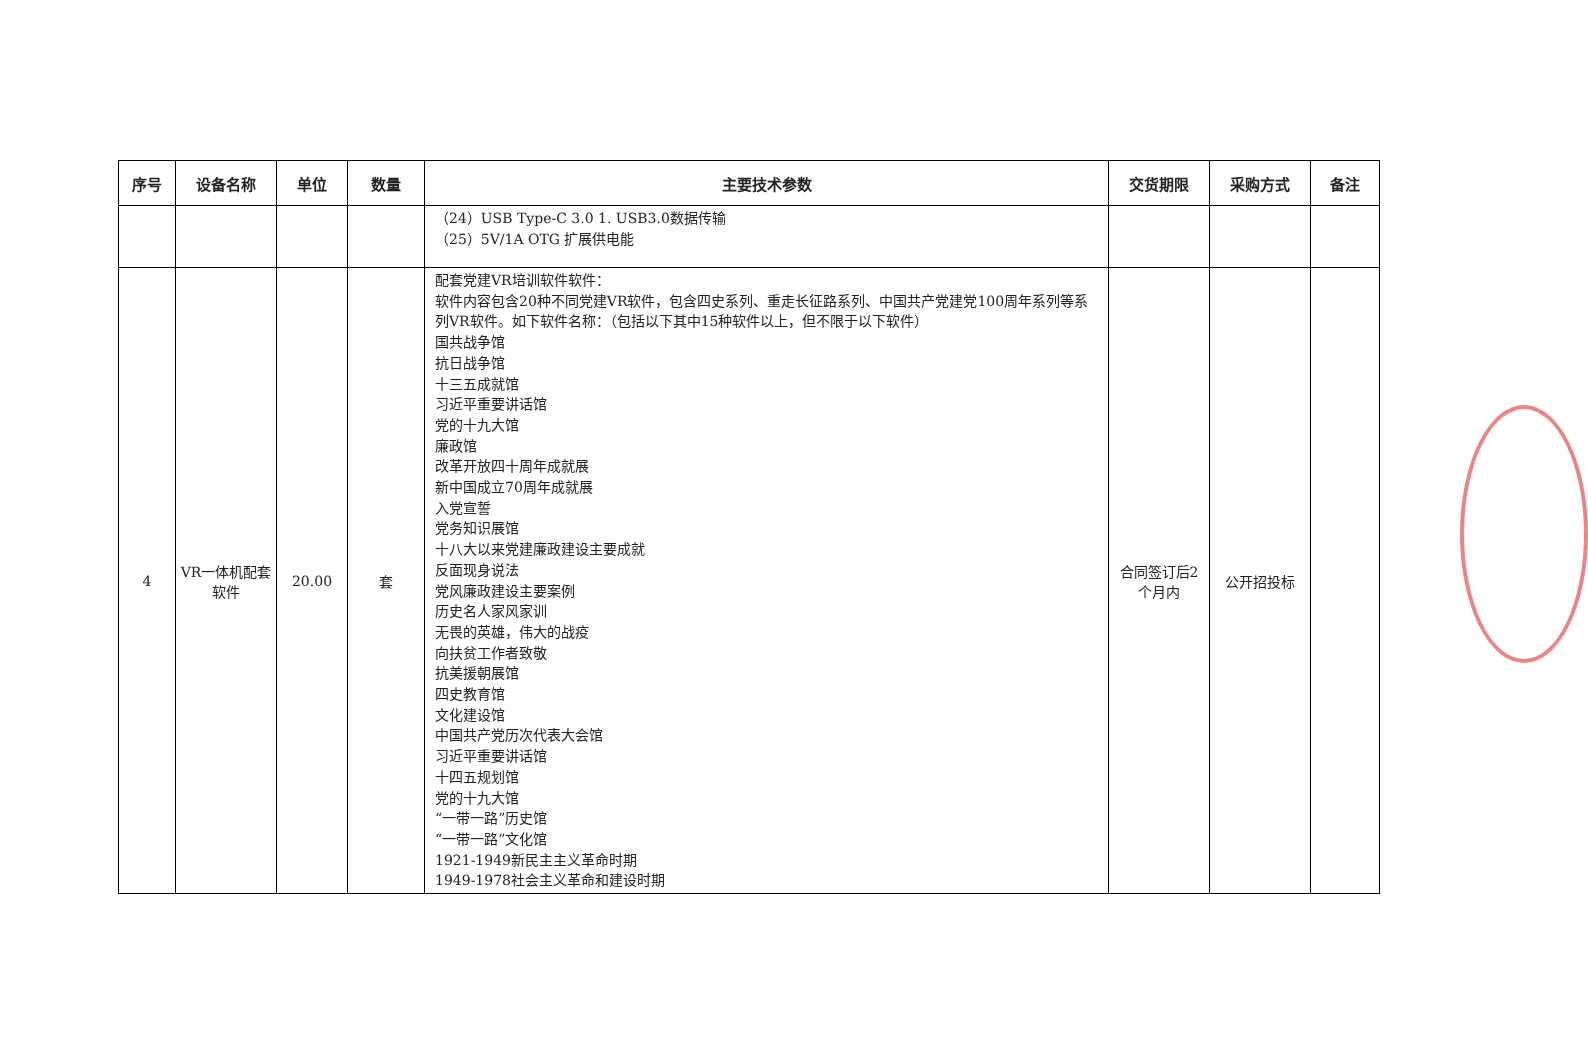| 序号 | 设备名称 | 单位 | 数量 | 主要技术参数 | 交货期限 | 采购方式 | 备注 |
| --- | --- | --- | --- | --- | --- | --- | --- |
| | | | | （24）USB Type-C 3.0 1. USB3.0数据传输 （25）5V/1A OTG 扩展供电能 | | | |
| 4 | VR一体机配套软件 | 20.00 | 套 | 配套党建VR培训软件软件： 软件内容包含20种不同党建VR软件，包含四史系列、重走长征路系列、中国共产党建党100周年系列等系列VR软件。如下软件名称：（包括以下其中15种软件以上，但不限于以下软件） 国共战争馆 抗日战争馆 十三五成就馆 习近平重要讲话馆 党的十九大馆 廉政馆 改革开放四十周年成就展 新中国成立70周年成就展 入党宣誓 党务知识展馆 十八大以来党建廉政建设主要成就 反面现身说法 党风廉政建设主要案例 历史名人家风家训 无畏的英雄，伟大的战疫 向扶贫工作者致敬 抗美援朝展馆 四史教育馆 文化建设馆 中国共产党历次代表大会馆 习近平重要讲话馆 十四五规划馆 党的十九大馆 “一带一路”历史馆 “一带一路”文化馆 1921-1949新民主主义革命时期 1949-1978社会主义革命和建设时期 | 合同签订后2个月内 | 公开招投标 | |